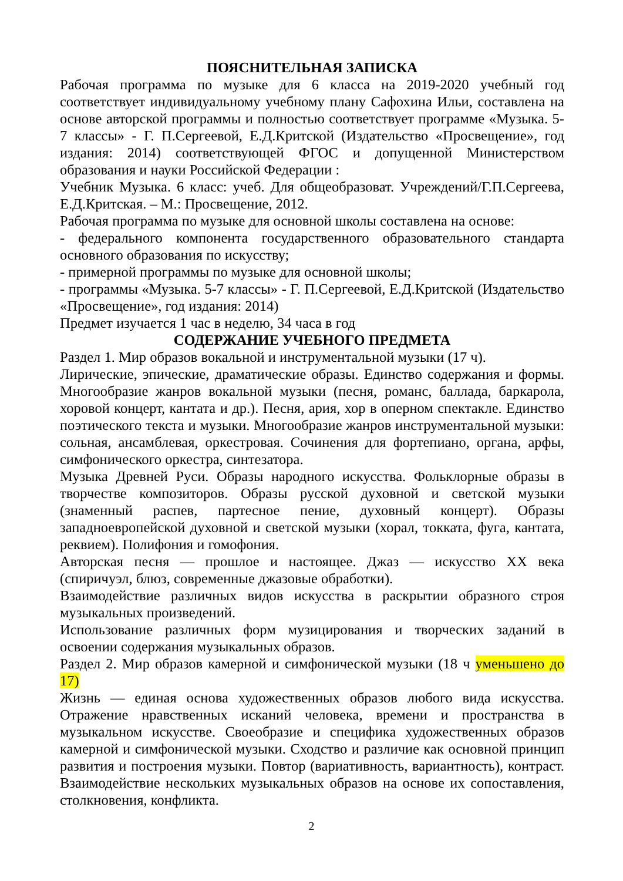ПОЯСНИТЕЛЬНАЯ ЗАПИСКА
Рабочая программа по музыке для 6 класса на 2019-2020 учебный год соответствует индивидуальному учебному плану Сафохина Ильи, составлена на основе авторской программы и полностью соответствует программе «Музыка. 5-7 классы» - Г. П.Сергеевой, Е.Д.Критской (Издательство «Просвещение», год издания: 2014) соответствующей ФГОС и допущенной Министерством образования и науки Российской Федерации :
Учебник Музыка. 6 класс: учеб. Для общеобразоват. Учреждений/Г.П.Сергеева, Е.Д.Критская. – М.: Просвещение, 2012.
Рабочая программа по музыке для основной школы составлена на основе:
- федерального компонента государственного образовательного стандарта основного образования по искусству;
- примерной программы по музыке для основной школы;
- программы «Музыка. 5-7 классы» - Г. П.Сергеевой, Е.Д.Критской (Издательство «Просвещение», год издания: 2014)
Предмет изучается 1 час в неделю, 34 часа в год
СОДЕРЖАНИЕ УЧЕБНОГО ПРЕДМЕТА
Раздел 1. Мир образов вокальной и инструментальной музыки (17 ч).
Лирические, эпические, драматические образы. Единство содержания и формы. Многообразие жанров вокальной музыки (песня, романс, баллада, баркарола, хоровой концерт, кантата и др.). Песня, ария, хор в оперном спектакле. Единство поэтического текста и музыки. Многообразие жанров инструментальной музыки: сольная, ансамблевая, оркестровая. Сочинения для фортепиано, органа, арфы, симфонического оркестра, синтезатора.
Музыка Древней Руси. Образы народного искусства. Фольклорные образы в творчестве композиторов. Образы русской духовной и светской музыки (знаменный распев, партесное пение, духовный концерт). Образы западноевропейской духовной и светской музыки (хорал, токката, фуга, кантата, реквием). Полифония и гомофония.
Авторская песня — прошлое и настоящее. Джаз — искусство XX века (спиричуэл, блюз, современные джазовые обработки).
Взаимодействие различных видов искусства в раскрытии образного строя музыкальных произведений.
Использование различных форм музицирования и творческих заданий в освоении содержания музыкальных образов.
Раздел 2. Мир образов камерной и симфонической музыки (18 ч уменьшено до 17)
Жизнь — единая основа художественных образов любого вида искусства. Отражение нравственных исканий человека, времени и пространства в музыкальном искусстве. Своеобразие и специфика художественных образов камерной и симфонической музыки. Сходство и различие как основной принцип развития и построения музыки. Повтор (вариативность, вариантность), контраст. Взаимодействие нескольких музыкальных образов на основе их сопоставления, столкновения, конфликта.
2